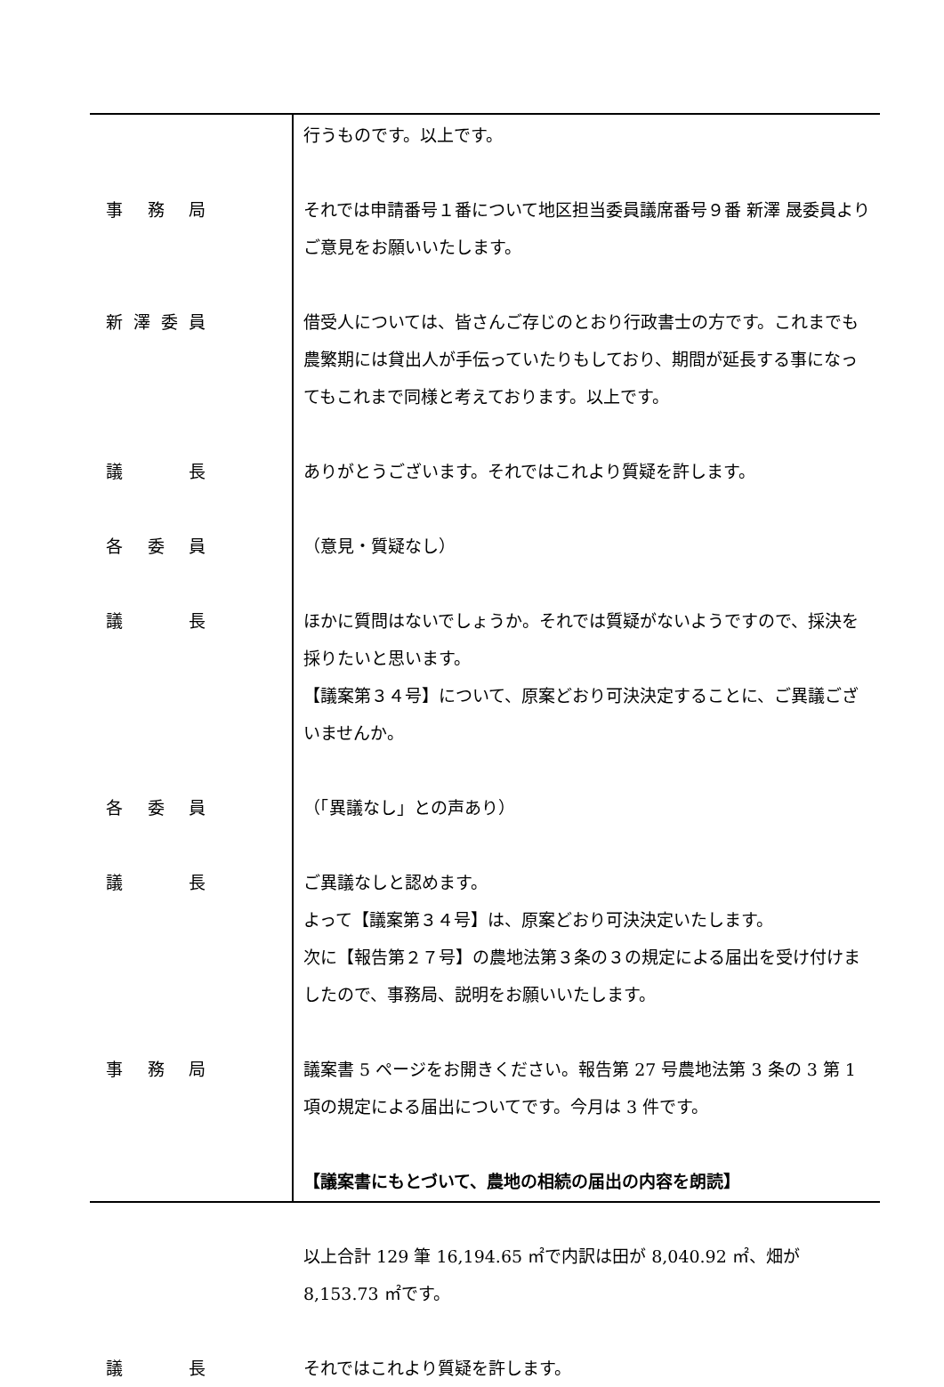行うものです。以上です。
事務局 それでは申請番号１番について地区担当委員議席番号９番 新澤 晟委員よりご意見をお願いいたします。
新澤委員 借受人については、皆さんご存じのとおり行政書士の方です。これまでも農繁期には貸出人が手伝っていたりもしており、期間が延長する事になってもこれまで同様と考えております。以上です。
議長 ありがとうございます。それではこれより質疑を許します。
各委員 （意見・質疑なし）
議長 ほかに質問はないでしょうか。それでは質疑がないようですので、採決を採りたいと思います。
【議案第３４号】について、原案どおり可決決定することに、ご異議ございませんか。
各委員 （「異議なし」との声あり）
議長 ご異議なしと認めます。
よって【議案第３４号】は、原案どおり可決決定いたします。
次に【報告第２７号】の農地法第３条の３の規定による届出を受け付けましたので、事務局、説明をお願いいたします。
事務局 議案書 5 ページをお開きください。報告第 27 号農地法第 3 条の 3 第 1 項の規定による届出についてです。今月は 3 件です。
【議案書にもとづいて、農地の相続の届出の内容を朗読】
以上合計 129 筆 16,194.65 ㎡で内訳は田が 8,040.92 ㎡、畑が 8,153.73 ㎡です。
議長 それではこれより質疑を許します。